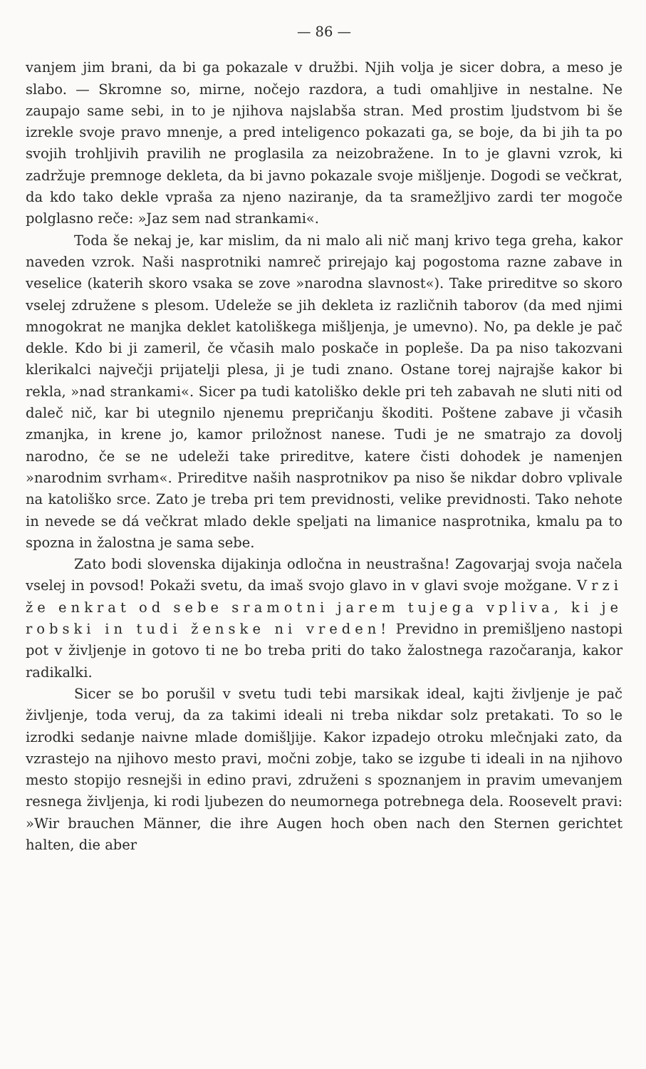— 86 —
vanjem jim brani, da bi ga pokazale v družbi. Njih volja je sicer dobra, a meso je slabo. — Skromne so, mirne, nočejo razdora, a tudi omahljive in nestalne. Ne zaupajo same sebi, in to je njihova najslabša stran. Med prostim ljudstvom bi še izrekle svoje pravo mnenje, a pred inteligenco pokazati ga, se boje, da bi jih ta po svojih trohljivih pravilih ne proglasila za neizobražene. In to je glavni vzrok, ki zadržuje premnoge dekleta, da bi javno pokazale svoje mišljenje. Dogodi se večkrat, da kdo tako dekle vpraša za njeno naziranje, da ta sramežljivo zardi ter mogoče polglasno reče: »Jaz sem nad strankami«.
Toda še nekaj je, kar mislim, da ni malo ali nič manj krivo tega greha, kakor naveden vzrok. Naši nasprotniki namreč prirejajo kaj pogostoma razne zabave in veselice (katerih skoro vsaka se zove »narodna slavnost«). Take prireditve so skoro vselej združene s plesom. Udeleže se jih dekleta iz različnih taborov (da med njimi mnogokrat ne manjka deklet katoliškega mišljenja, je umevno). No, pa dekle je pač dekle. Kdo bi ji zameril, če včasih malo poskače in popleše. Da pa niso takozvani klerikalci največji prijatelji plesa, ji je tudi znano. Ostane torej najrajše kakor bi rekla, »nad strankami«. Sicer pa tudi katoliško dekle pri teh zabavah ne sluti niti od daleč nič, kar bi utegnilo njenemu prepričanju škoditi. Poštene zabave ji včasih zmanjka, in krene jo, kamor priložnost nanese. Tudi je ne smatrajo za dovolj narodno, če se ne udeleži take prireditve, katere čisti dohodek je namenjen »narodnim svrham«. Prireditve naših nasprotnikov pa niso še nikdar dobro vplivale na katoliško srce. Zato je treba pri tem previdnosti, velike previdnosti. Tako nehote in nevede se dá večkrat mlado dekle speljati na limanice nasprotnika, kmalu pa to spozna in žalostna je sama sebe.
Zato bodi slovenska dijakinja odločna in neustrašna! Zagovarjaj svoja načela vselej in povsod! Pokaži svetu, da imaš svojo glavo in v glavi svoje možgane. Vrzi že enkrat od sebe sramotni jarem tujega vpliva, ki je robski in tudi ženske ni vreden! Previdno in premišljeno nastopi pot v življenje in gotovo ti ne bo treba priti do tako žalostnega razočaranja, kakor radikalki.
Sicer se bo porušil v svetu tudi tebi marsikak ideal, kajti življenje je pač življenje, toda veruj, da za takimi ideali ni treba nikdar solz pretakati. To so le izrodki sedanje naivne mlade domišljije. Kakor izpadejo otroku mlečnjaki zato, da vzrastejo na njihovo mesto pravi, močni zobje, tako se izgube ti ideali in na njihovo mesto stopijo resnejši in edino pravi, združeni s spoznanjem in pravim umevanjem resnega življenja, ki rodi ljubezen do neumornega potrebnega dela. Roosevelt pravi: »Wir brauchen Männer, die ihre Augen hoch oben nach den Sternen gerichtet halten, die aber